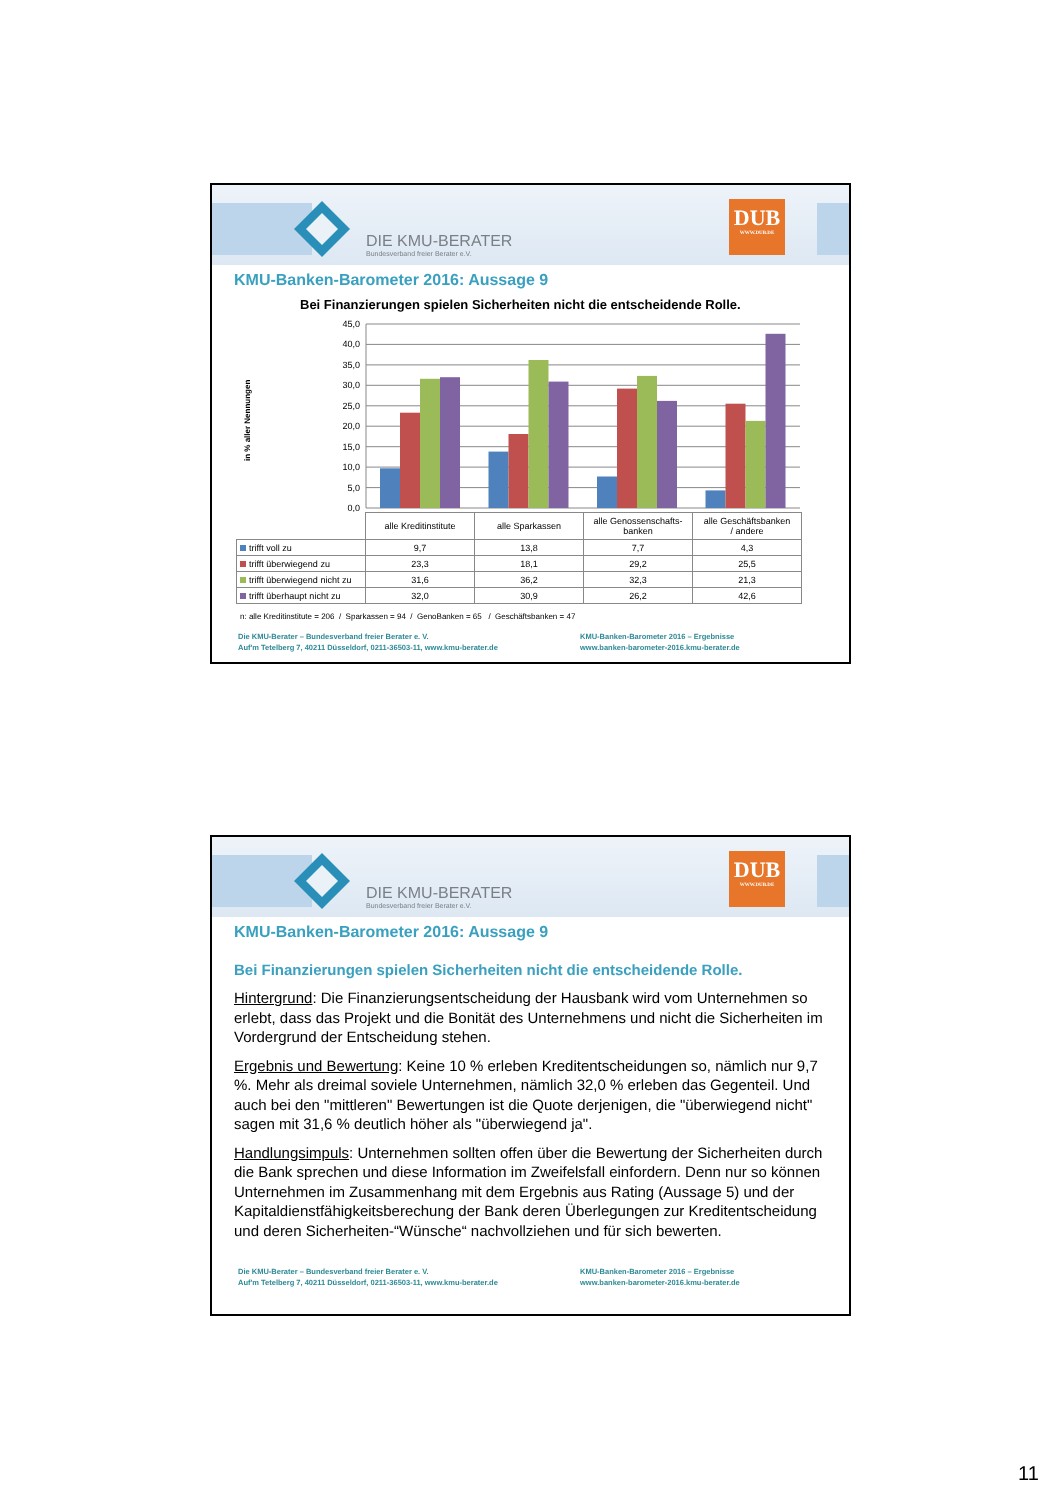DIE KMU-BERATER
Bundesverband freier Berater e.V.
DUB
WWW.DUB.DE
KMU-Banken-Barometer 2016: Aussage 9
Bei Finanzierungen spielen Sicherheiten nicht die entscheidende Rolle.
45,0
40,0
35,0
30,0
25,0
20,0
15,0
10,0
5,0
0,0
in % aller Nennungen
| | alle Kreditinstitute | alle Sparkassen | alle Genossenschafts- banken | alle Geschäftsbanken / andere |
| trifft voll zu | 9,7 | 13,8 | 7,7 | 4,3 |
| trifft überwiegend zu | 23,3 | 18,1 | 29,2 | 25,5 |
| trifft überwiegend nicht zu | 31,6 | 36,2 | 32,3 | 21,3 |
| trifft überhaupt nicht zu | 32,0 | 30,9 | 26,2 | 42,6 |
n: alle Kreditinstitute = 206 / Sparkassen = 94 / GenoBanken = 65 / Geschäftsbanken = 47
Die KMU-Berater – Bundesverband freier Berater e. V.
Auf'm Tetelberg 7, 40211 Düsseldorf, 0211-36503-11, www.kmu-berater.de
KMU-Banken-Barometer 2016 – Ergebnisse
www.banken-barometer-2016.kmu-berater.de
DIE KMU-BERATER
Bundesverband freier Berater e.V.
DUB
WWW.DUB.DE
KMU-Banken-Barometer 2016: Aussage 9
Bei Finanzierungen spielen Sicherheiten nicht die entscheidende Rolle.
Hintergrund: Die Finanzierungsentscheidung der Hausbank wird vom Unternehmen so erlebt, dass das Projekt und die Bonität des Unternehmens und nicht die Sicherheiten im Vordergrund der Entscheidung stehen.
Ergebnis und Bewertung: Keine 10 % erleben Kreditentscheidungen so, nämlich nur 9,7 %. Mehr als dreimal soviele Unternehmen, nämlich 32,0 % erleben das Gegenteil. Und auch bei den "mittleren" Bewertungen ist die Quote derjenigen, die "überwiegend nicht" sagen mit 31,6 % deutlich höher als "überwiegend ja".
Handlungsimpuls: Unternehmen sollten offen über die Bewertung der Sicherheiten durch die Bank sprechen und diese Information im Zweifelsfall einfordern. Denn nur so können Unternehmen im Zusammenhang mit dem Ergebnis aus Rating (Aussage 5) und der Kapitaldienstfähigkeitsberechung der Bank deren Überlegungen zur Kreditentscheidung und deren Sicherheiten-“Wünsche“ nachvollziehen und für sich bewerten.
Die KMU-Berater – Bundesverband freier Berater e. V.
Auf'm Tetelberg 7, 40211 Düsseldorf, 0211-36503-11, www.kmu-berater.de
KMU-Banken-Barometer 2016 – Ergebnisse
www.banken-barometer-2016.kmu-berater.de
11